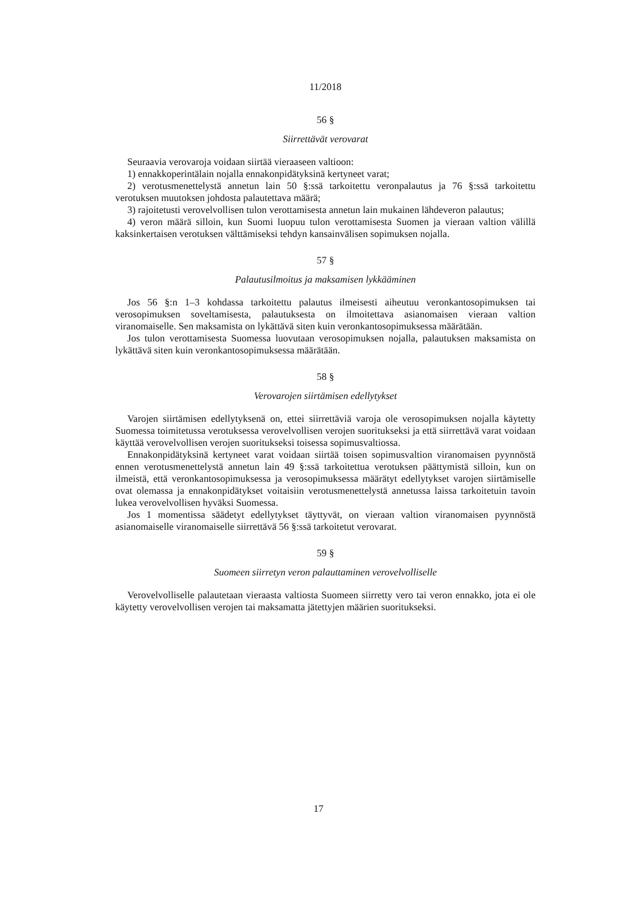11/2018
56 §
Siirrettävät verovarat
Seuraavia verovaroja voidaan siirtää vieraaseen valtioon:
1) ennakkoperintälain nojalla ennakonpidätyksinä kertyneet varat;
2) verotusmenettelystä annetun lain 50 §:ssä tarkoitettu veronpalautus ja 76 §:ssä tarkoitettu verotuksen muutoksen johdosta palautettava määrä;
3) rajoitetusti verovelvollisen tulon verottamisesta annetun lain mukainen lähdeveron palautus;
4) veron määrä silloin, kun Suomi luopuu tulon verottamisesta Suomen ja vieraan valtion välillä kaksinkertaisen verotuksen välttämiseksi tehdyn kansainvälisen sopimuksen nojalla.
57 §
Palautusilmoitus ja maksamisen lykkääminen
Jos 56 §:n 1–3 kohdassa tarkoitettu palautus ilmeisesti aiheutuu veronkantosopimuksen tai verosopimuksen soveltamisesta, palautuksesta on ilmoitettava asianomaisen vieraan valtion viranomaiselle. Sen maksamista on lykättävä siten kuin veronkantosopimuksessa määrätään.
Jos tulon verottamisesta Suomessa luovutaan verosopimuksen nojalla, palautuksen maksamista on lykättävä siten kuin veronkantosopimuksessa määrätään.
58 §
Verovarojen siirtämisen edellytykset
Varojen siirtämisen edellytyksenä on, ettei siirrettäviä varoja ole verosopimuksen nojalla käytetty Suomessa toimitetussa verotuksessa verovelvollisen verojen suoritukseksi ja että siirrettävä varat voidaan käyttää verovelvollisen verojen suoritukseksi toisessa sopimusvaltiossa.
Ennakonpidätyksinä kertyneet varat voidaan siirtää toisen sopimusvaltion viranomaisen pyynnöstä ennen verotusmenettelystä annetun lain 49 §:ssä tarkoitettua verotuksen päättymistä silloin, kun on ilmeistä, että veronkantosopimuksessa ja verosopimuksessa määrätyt edellytykset varojen siirtämiselle ovat olemassa ja ennakonpidätykset voitaisiin verotusmenettelystä annetussa laissa tarkoitetuin tavoin lukea verovelvollisen hyväksi Suomessa.
Jos 1 momentissa säädetyt edellytykset täyttyvät, on vieraan valtion viranomaisen pyynnöstä asianomaiselle viranomaiselle siirrettävä 56 §:ssä tarkoitetut verovarat.
59 §
Suomeen siirretyn veron palauttaminen verovelvolliselle
Verovelvolliselle palautetaan vieraasta valtiosta Suomeen siirretty vero tai veron ennakko, jota ei ole käytetty verovelvollisen verojen tai maksamatta jätettyjen määrien suoritukseksi.
17